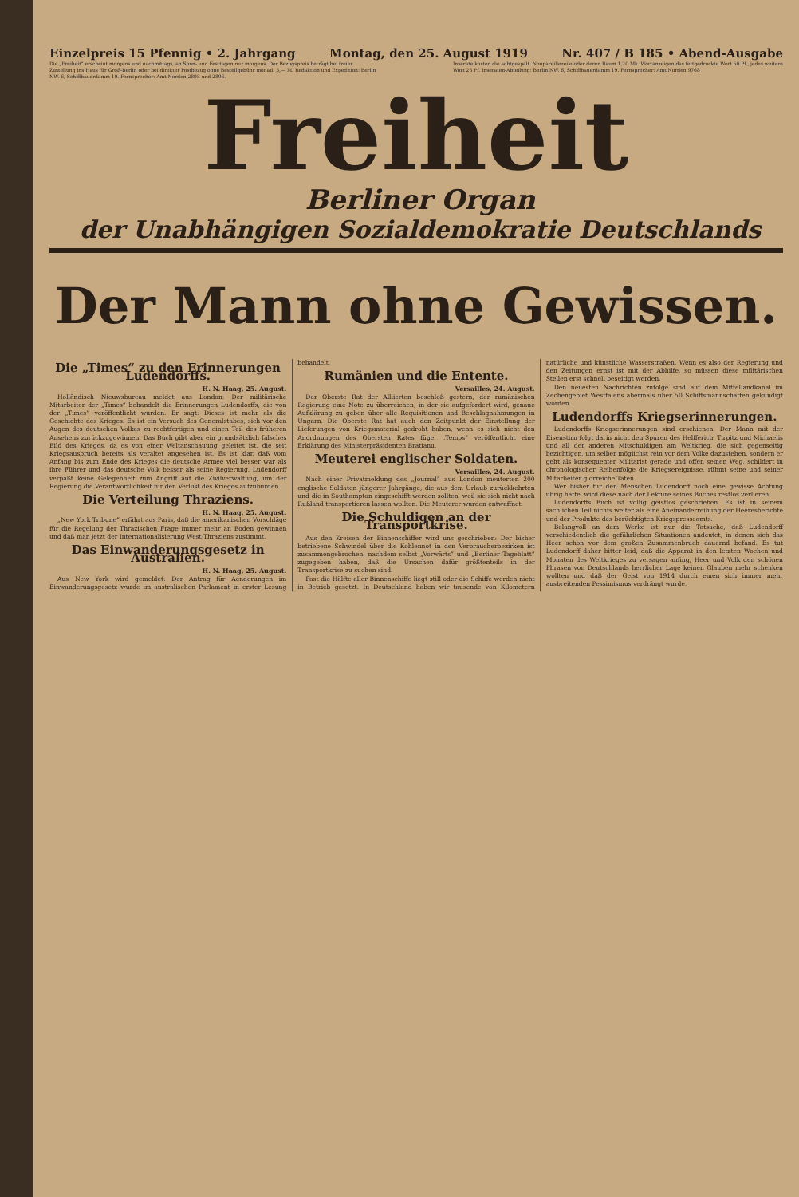Einzelpreis 15 Pfennig • 2. Jahrgang Montag, den 25. August 1919 Nr. 407 / B 185 • Abend-Ausgabe
Die „Freiheit“ erscheint morgens und nachmittags, an Sonn- und Festtagen nur morgens. Der Bezugspreis beträgt bei freier Zustellung ins Haus für Groß-Berlin oder bei direkter Postbezug ohne Bestellgebühr monatl. 5,— M. Redaktion und Expedition: Berlin NW. 6, Schiffbauerdamm 19. Fernsprecher: Amt Norden 2895 und 2896.
Inserate kosten die achtgespalt. Nonpareillezeile oder deren Raum 1,20 Mk. Wortanzeigen das fettgedruckte Wort 50 Pf., jedes weitere Wort 25 Pf. Inseraten-Abteilung: Berlin NW. 6, Schiffbauerdamm 19. Fernsprecher: Amt Norden 9768
Freiheit
Berliner Organ
der Unabhängigen Sozialdemokratie Deutschlands
Der Mann ohne Gewissen.
Die „Times“ zu den Erinnerungen Ludendorffs.
H. N. Haag, 25. August.
Holländisch Nieuwsbureau meldet aus London: Der militärische Mitarbeiter der „Times“ behandelt die Erinnerungen Ludendorffs, die von der „Times“ veröffentlicht wurden. Er sagt: Dieses ist mehr als die Geschichte des Krieges. Es ist ein Versuch des Generalstabes, sich vor den Augen des deutschen Volkes zu rechtfertigen und einen Teil des früheren Ansehens zurückzugewinnen. Das Buch gibt aber ein grundsätzlich falsches Bild des Krieges, da es von einer Weltanschauung geleitet ist, die seit Kriegsausbruch bereits als veraltet angesehen ist. Es ist klar, daß vom Anfang bis zum Ende des Krieges die deutsche Armee viel besser war als ihre Führer und das deutsche Volk besser als seine Regierung. Ludendorff verpaßt keine Gelegenheit zum Angriff auf die Zivilverwaltung, um der Regierung die Verantwortlichkeit für den Verlust des Krieges aufzubürden.
Die Verteilung Thraziens.
H. N. Haag, 25. August.
„New York Tribune“ erfährt aus Paris, daß die amerikanischen Vorschläge für die Regelung der Thrazischen Frage immer mehr an Boden gewinnen und daß man jetzt der Internationalisierung West-Thraziens zustimmt.
Das Einwanderungsgesetz in Australien.
H. N. Haag, 25. August.
Aus New York wird gemeldet: Der Antrag für Aenderungen im Einwanderungsgesetz wurde im australischen Parlament in erster Lesung behandelt.
Rumänien und die Entente.
Versailles, 24. August.
Der Oberste Rat der Alliierten beschloß gestern, der rumänischen Regierung eine Note zu überreichen, in der sie aufgefordert wird, genaue Aufklärung zu geben über alle Requisitionen und Beschlagnahmungen in Ungarn. Die Oberste Rat hat auch den Zeitpunkt der Einstellung der Lieferungen von Kriegsmaterial gedroht haben, wenn es sich nicht den Anordnungen des Obersten Rates füge. „Temps“ veröffentlicht eine Erklärung des Ministerpräsidenten Bratianu.
Meuterei englischer Soldaten.
Versailles, 24. August.
Nach einer Privatmeldung des „Journal“ aus London meuterten 200 englische Soldaten jüngerer Jahrgänge, die aus dem Urlaub zurückkehrten und die in Southampton eingeschifft werden sollten, weil sie sich nicht nach Rußland transportieren lassen wollten. Die Meuterer wurden entwaffnet.
Die Schuldigen an der Transportkrise.
Aus den Kreisen der Binnenschiffer wird uns geschrieben: Der bisher betriebene Schwindel über die Kohlennot in den Verbraucherbezirken ist zusammengebrochen, nachdem selbst „Vorwärts“ und „Berliner Tageblatt“ zugegeben haben, daß die Ursachen dafür größtenteils in der Transportkrise zu suchen sind.
Fast die Hälfte aller Binnenschiffe liegt still oder die Schiffe werden nicht in Betrieb gesetzt. In Deutschland haben wir tausende von Kilometern natürliche und künstliche Wasserstraßen. Wenn es also der Regierung und den Zeitungen ernst ist mit der Abhilfe, so müssen diese militärischen Stellen erst schnell beseitigt werden.
Den neuesten Nachrichten zufolge sind auf dem Mittellandkanal im Zechengebiet Westfalens abermals über 50 Schiffsmannschaften gekündigt worden.
Ludendorffs Kriegserinnerungen.
Ludendorffs Kriegserinnerungen sind erschienen. Der Mann mit der Eisenstirn folgt darin nicht den Spuren des Helfferich, Tirpitz und Michaelis und all der anderen Mitschuldigen am Weltkrieg, die sich gegenseitig bezichtigen, um selber möglichst rein vor dem Volke dazustehen, sondern er geht als konsequenter Militarist gerade und offen seinen Weg, schildert in chronologischer Reihenfolge die Kriegsereignisse, rühmt seine und seiner Mitarbeiter glorreiche Taten.
Wer bisher für den Menschen Ludendorff noch eine gewisse Achtung übrig hatte, wird diese nach der Lektüre seines Buches restlos verlieren.
Ludendorffs Buch ist völlig geistlos geschrieben. Es ist in seinem sachlichen Teil nichts weiter als eine Aneinanderreihung der Heeresberichte und der Produkte des berüchtigten Kriegspresseamts.
Belangvoll an dem Werke ist nur die Tatsache, daß Ludendorff verschiedentlich die gefährlichen Situationen andeutet, in denen sich das Heer schon vor dem großen Zusammenbruch dauernd befand. Es tut Ludendorff daher bitter leid, daß die Apparat in den letzten Wochen und Monaten des Weltkrieges zu versagen anfing, Heer und Volk den schönen Phrasen von Deutschlands herrlicher Lage keinen Glauben mehr schenken wollten und daß der Geist von 1914 durch einen sich immer mehr ausbreitenden Pessimismus verdrängt wurde.